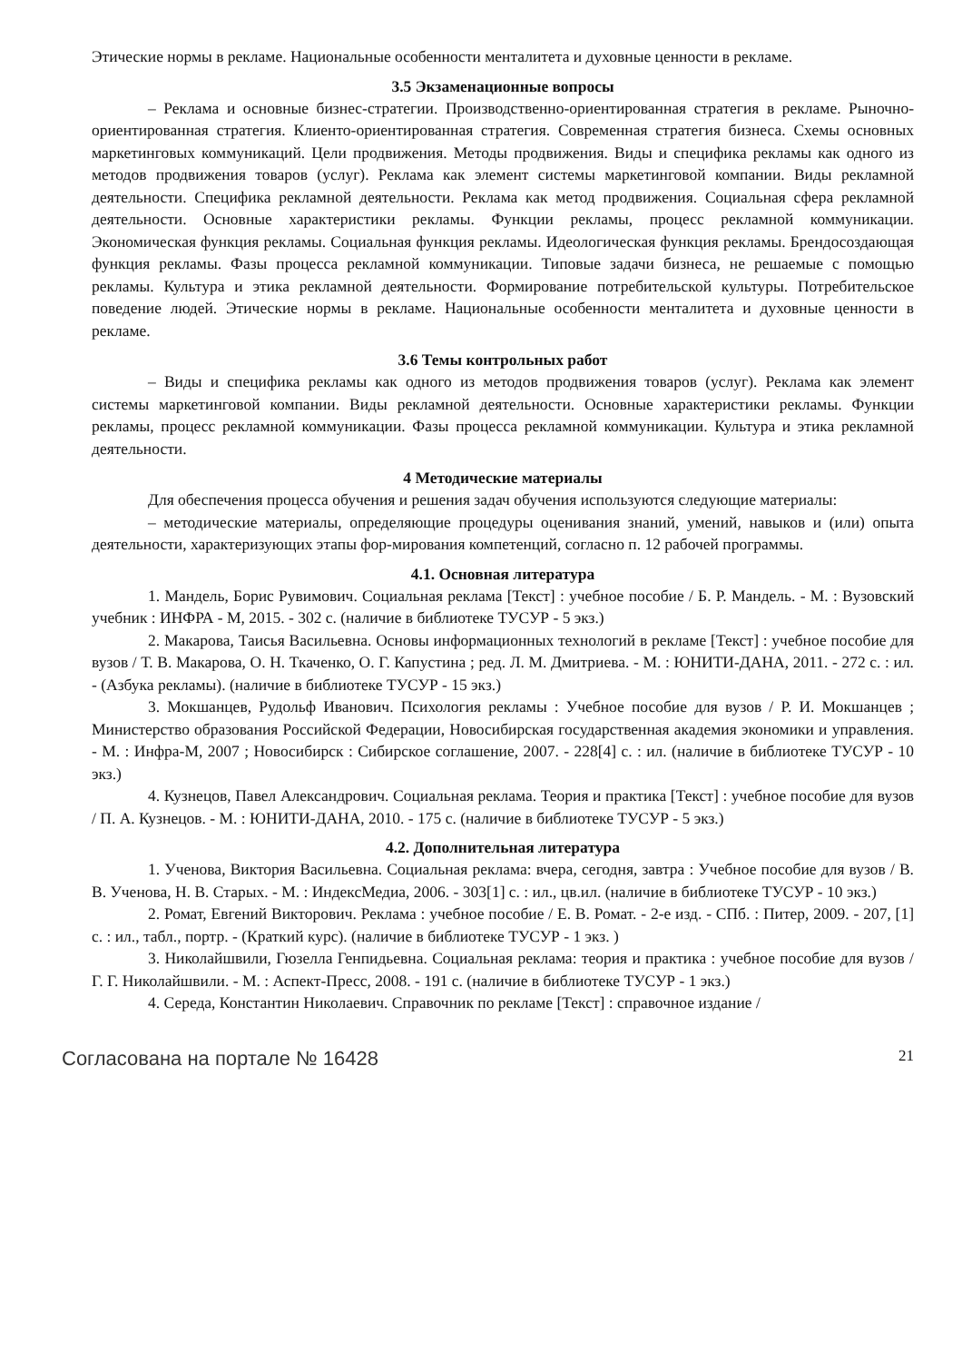Этические нормы в рекламе. Национальные особенности менталитета и духовные ценности в рекламе.
3.5 Экзаменационные вопросы
– Реклама и основные бизнес-стратегии. Производственно-ориентированная стратегия в рекламе. Рыночно-ориентированная стратегия. Клиенто-ориентированная стратегия. Современная стратегия бизнеса. Схемы основных маркетинговых коммуникаций. Цели продвижения. Методы продвижения. Виды и специфика рекламы как одного из методов продвижения товаров (услуг). Реклама как элемент системы маркетинговой компании. Виды рекламной деятельности. Специфика рекламной деятельности. Реклама как метод продвижения. Социальная сфера рекламной деятельности. Основные характеристики рекламы. Функции рекламы, процесс рекламной коммуникации. Экономическая функция рекламы. Социальная функция рекламы. Идеологическая функция рекламы. Брендосоздающая функция рекламы. Фазы процесса рекламной коммуникации. Типовые задачи бизнеса, не решаемые с помощью рекламы. Культура и этика рекламной деятельности. Формирование потребительской культуры. Потребительское поведение людей. Этические нормы в рекламе. Национальные особенности менталитета и духовные ценности в рекламе.
3.6 Темы контрольных работ
– Виды и специфика рекламы как одного из методов продвижения товаров (услуг). Реклама как элемент системы маркетинговой компании. Виды рекламной деятельности. Основные характеристики рекламы. Функции рекламы, процесс рекламной коммуникации. Фазы процесса рекламной коммуникации. Культура и этика рекламной деятельности.
4 Методические материалы
Для обеспечения процесса обучения и решения задач обучения используются следующие материалы:
– методические материалы, определяющие процедуры оценивания знаний, умений, навыков и (или) опыта деятельности, характеризующих этапы фор-мирования компетенций, согласно п. 12 рабочей программы.
4.1. Основная литература
1. Мандель, Борис Рувимович. Социальная реклама [Текст] : учебное пособие / Б. Р. Мандель. - М. : Вузовский учебник : ИНФРА - М, 2015. - 302 с. (наличие в библиотеке ТУСУР - 5 экз.)
2. Макарова, Таисья Васильевна. Основы информационных технологий в рекламе [Текст] : учебное пособие для вузов / Т. В. Макарова, О. Н. Ткаченко, О. Г. Капустина ; ред. Л. М. Дмитриева. - М. : ЮНИТИ-ДАНА, 2011. - 272 с. : ил. - (Азбука рекламы). (наличие в библиотеке ТУСУР - 15 экз.)
3. Мокшанцев, Рудольф Иванович. Психология рекламы : Учебное пособие для вузов / Р. И. Мокшанцев ; Министерство образования Российской Федерации, Новосибирская государственная академия экономики и управления. - М. : Инфра-М, 2007 ; Новосибирск : Сибирское соглашение, 2007. - 228[4] с. : ил. (наличие в библиотеке ТУСУР - 10 экз.)
4. Кузнецов, Павел Александрович. Социальная реклама. Теория и практика [Текст] : учебное пособие для вузов / П. А. Кузнецов. - М. : ЮНИТИ-ДАНА, 2010. - 175 с. (наличие в библиотеке ТУСУР - 5 экз.)
4.2. Дополнительная литература
1. Ученова, Виктория Васильевна. Социальная реклама: вчера, сегодня, завтра : Учебное пособие для вузов / В. В. Ученова, Н. В. Старых. - М. : ИндексМедиа, 2006. - 303[1] с. : ил., цв.ил. (наличие в библиотеке ТУСУР - 10 экз.)
2. Ромат, Евгений Викторович. Реклама : учебное пособие / Е. В. Ромат. - 2-е изд. - СПб. : Питер, 2009. - 207, [1] с. : ил., табл., портр. - (Краткий курс). (наличие в библиотеке ТУСУР - 1 экз. )
3. Николайшвили, Гюзелла Генпидьевна. Социальная реклама: теория и практика : учебное пособие для вузов / Г. Г. Николайшвили. - М. : Аспект-Пресс, 2008. - 191 с. (наличие в библиотеке ТУСУР - 1 экз.)
4. Середа, Константин Николаевич. Справочник по рекламе [Текст] : справочное издание /
Согласована на портале № 16428 21